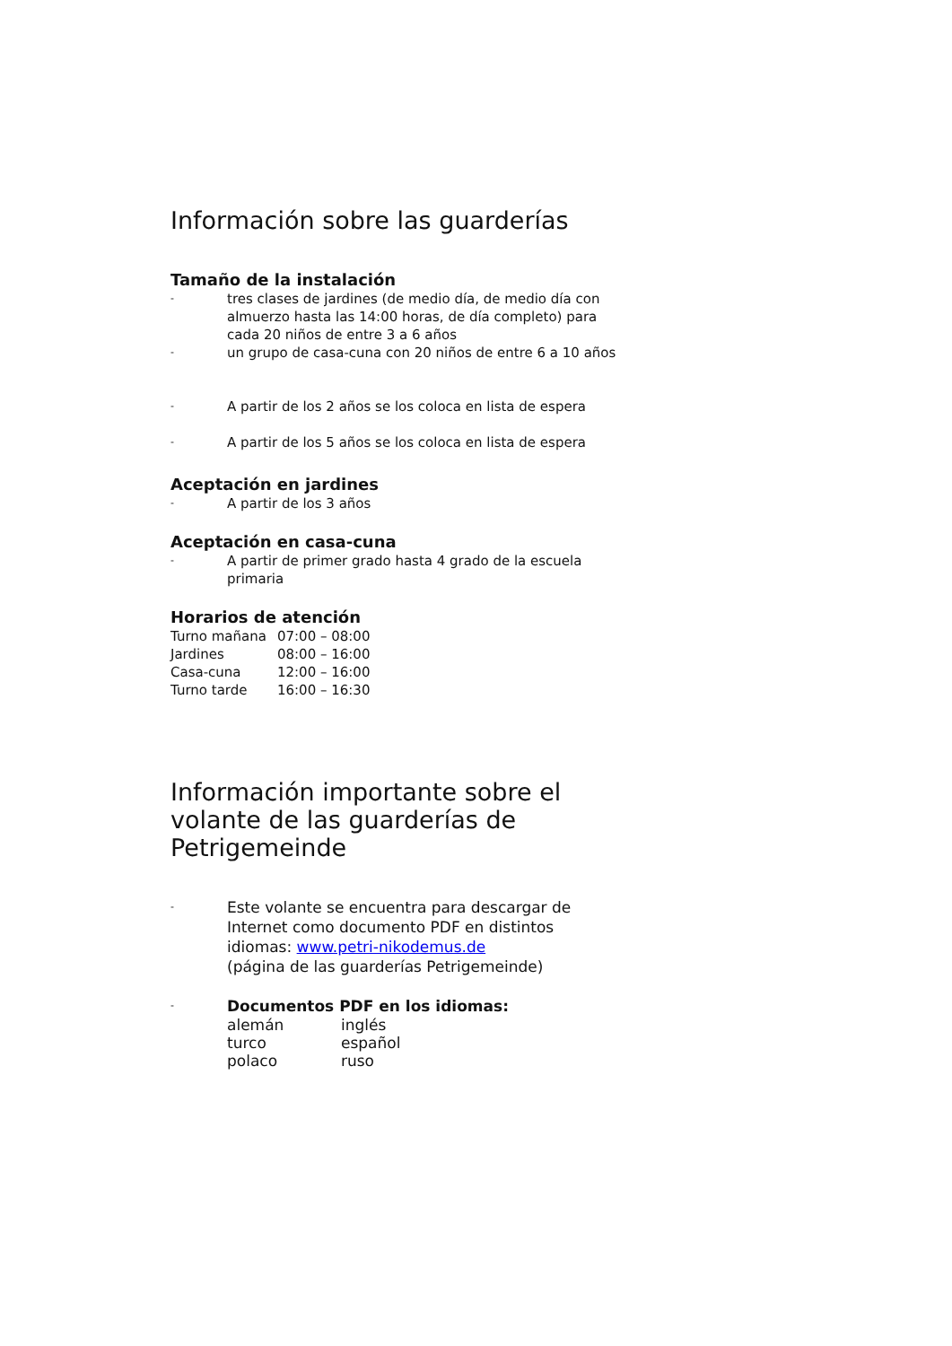Información sobre las guarderías
Tamaño de la instalación
- tres clases de jardines (de medio día, de medio día con almuerzo hasta las 14:00 horas, de día completo) para cada 20 niños de entre 3 a 6 años
- un grupo de casa-cuna con 20 niños de entre 6 a 10 años
- A partir de los 2 años se los coloca en lista de espera
- A partir de los 5 años se los coloca en lista de espera
Aceptación en jardines
- A partir de los 3 años
Aceptación en casa-cuna
- A partir de primer grado hasta 4 grado de la escuela primaria
Horarios de atención
| Turno mañana | 07:00 – 08:00 |
| Jardines | 08:00 – 16:00 |
| Casa-cuna | 12:00 – 16:00 |
| Turno tarde | 16:00 – 16:30 |
Información importante sobre el volante de las guarderías de Petrigemeinde
- Este volante se encuentra para descargar de Internet como documento PDF en distintos idiomas: www.petri-nikodemus.de
(página de las guarderías Petrigemeinde)
-
Documentos PDF en los idiomas:
| alemán | inglés |
| turco | español |
| polaco | ruso |